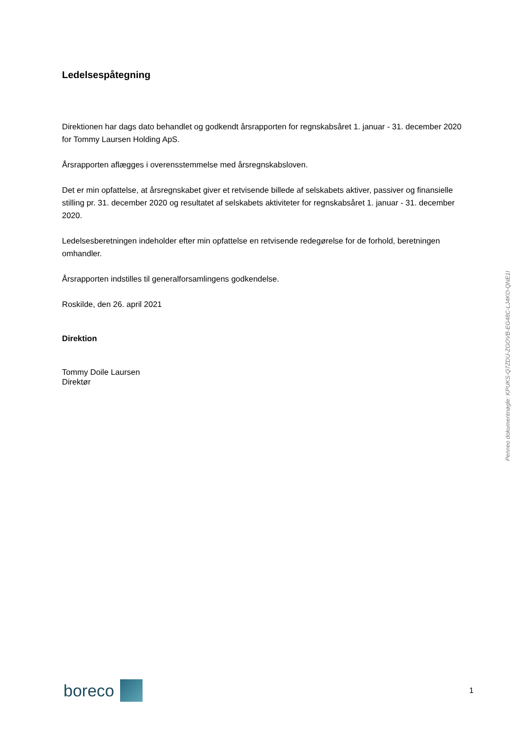Ledelsespåtegning
Direktionen har dags dato behandlet og godkendt årsrapporten for regnskabsåret 1. januar - 31. december 2020 for Tommy Laursen Holding ApS.
Årsrapporten aflægges i overensstemmelse med årsregnskabsloven.
Det er min opfattelse, at årsregnskabet giver et retvisende billede af selskabets aktiver, passiver og finansielle stilling pr. 31. december 2020 og resultatet af selskabets aktiviteter for regnskabsåret 1. januar - 31. december 2020.
Ledelsesberetningen indeholder efter min opfattelse en retvisende redegørelse for de forhold, beretningen omhandler.
Årsrapporten indstilles til generalforsamlingens godkendelse.
Roskilde, den 26. april 2021
Direktion
Tommy Doile Laursen
Direktør
Penneo dokumentnøgle: KPUKS-Q7ZDU-ZGOVB-EG48C-LJ4KO-QNE1I
boreco
1